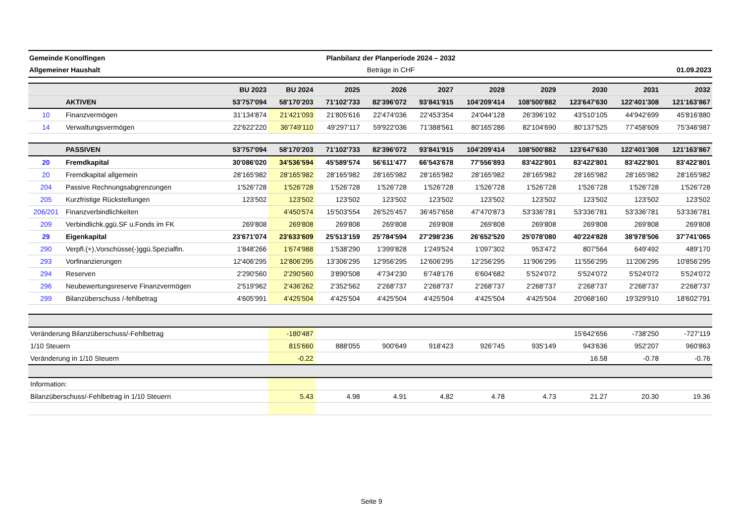Gemeinde Konolfingen
Allgemeiner Haushalt
Planbilanz der Planperiode 2024 – 2032
Beträge in CHF
01.09.2023
| | | BU 2023 | BU 2024 | 2025 | 2026 | 2027 | 2028 | 2029 | 2030 | 2031 | 2032 |
| --- | --- | --- | --- | --- | --- | --- | --- | --- | --- | --- | --- |
| | AKTIVEN | 53'757'094 | 58'170'203 | 71'102'733 | 82'396'072 | 93'841'915 | 104'209'414 | 108'500'882 | 123'647'630 | 122'401'308 | 121'163'867 |
| 10 | Finanzvermögen | 31'134'874 | 21'421'093 | 21'805'616 | 22'474'036 | 22'453'354 | 24'044'128 | 26'396'192 | 43'510'105 | 44'942'699 | 45'816'880 |
| 14 | Verwaltungsvermögen | 22'622'220 | 36'749'110 | 49'297'117 | 59'922'036 | 71'388'561 | 80'165'286 | 82'104'690 | 80'137'525 | 77'458'609 | 75'346'987 |
| | PASSIVEN | 53'757'094 | 58'170'203 | 71'102'733 | 82'396'072 | 93'841'915 | 104'209'414 | 108'500'882 | 123'647'630 | 122'401'308 | 121'163'867 |
| 20 | Fremdkapital | 30'086'020 | 34'536'594 | 45'589'574 | 56'611'477 | 66'543'678 | 77'556'893 | 83'422'801 | 83'422'801 | 83'422'801 | 83'422'801 |
| 20 | Fremdkapital allgemein | 28'165'982 | 28'165'982 | 28'165'982 | 28'165'982 | 28'165'982 | 28'165'982 | 28'165'982 | 28'165'982 | 28'165'982 | 28'165'982 |
| 204 | Passive Rechnungsabgrenzungen | 1'526'728 | 1'526'728 | 1'526'728 | 1'526'728 | 1'526'728 | 1'526'728 | 1'526'728 | 1'526'728 | 1'526'728 | 1'526'728 |
| 205 | Kurzfristige Rückstellungen | 123'502 | 123'502 | 123'502 | 123'502 | 123'502 | 123'502 | 123'502 | 123'502 | 123'502 | 123'502 |
| 206/201 | Finanzverbindlichkeiten | | 4'450'574 | 15'503'554 | 26'525'457 | 36'457'658 | 47'470'873 | 53'336'781 | 53'336'781 | 53'336'781 | 53'336'781 |
| 209 | Verbindlichk.ggü.SF u.Fonds im FK | 269'808 | 269'808 | 269'808 | 269'808 | 269'808 | 269'808 | 269'808 | 269'808 | 269'808 | 269'808 |
| 29 | Eigenkapital | 23'671'074 | 23'633'609 | 25'513'159 | 25'784'594 | 27'298'236 | 26'652'520 | 25'078'080 | 40'224'828 | 38'978'506 | 37'741'065 |
| 290 | Verpfl.(+),Vorschüsse(-)ggü.Spezialfin. | 1'848'266 | 1'674'988 | 1'538'290 | 1'399'828 | 1'249'524 | 1'097'302 | 953'472 | 807'564 | 649'492 | 489'170 |
| 293 | Vorfinanzierungen | 12'406'295 | 12'806'295 | 13'306'295 | 12'956'295 | 12'606'295 | 12'256'295 | 11'906'295 | 11'556'295 | 11'206'295 | 10'856'295 |
| 294 | Reserven | 2'290'560 | 2'290'560 | 3'890'508 | 4'734'230 | 6'748'176 | 6'604'682 | 5'524'072 | 5'524'072 | 5'524'072 | 5'524'072 |
| 296 | Neubewertungsreserve Finanzvermögen | 2'519'962 | 2'436'262 | 2'352'562 | 2'268'737 | 2'268'737 | 2'268'737 | 2'268'737 | 2'268'737 | 2'268'737 | 2'268'737 |
| 299 | Bilanzüberschuss /-fehlbetrag | 4'605'991 | 4'425'504 | 4'425'504 | 4'425'504 | 4'425'504 | 4'425'504 | 4'425'504 | 20'068'160 | 19'329'910 | 18'602'791 |
| Veränderung Bilanzüberschuss/-Fehlbetrag | | | -180'487 | | | | | | 15'642'656 | -738'250 | -727'119 |
| 1/10 Steuern | | | 815'660 | 888'055 | 900'649 | 918'423 | 926'745 | 935'149 | 943'636 | 952'207 | 960'863 |
| Veränderung in 1/10 Steuern | | | -0.22 | | | | | | 16.58 | -0.78 | -0.76 |
| Information: | | | | | | | | | | | |
| Bilanzüberschuss/-Fehlbetrag in 1/10 Steuern | | | 5.43 | 4.98 | 4.91 | 4.82 | 4.78 | 4.73 | 21.27 | 20.30 | 19.36 |
Seite 9